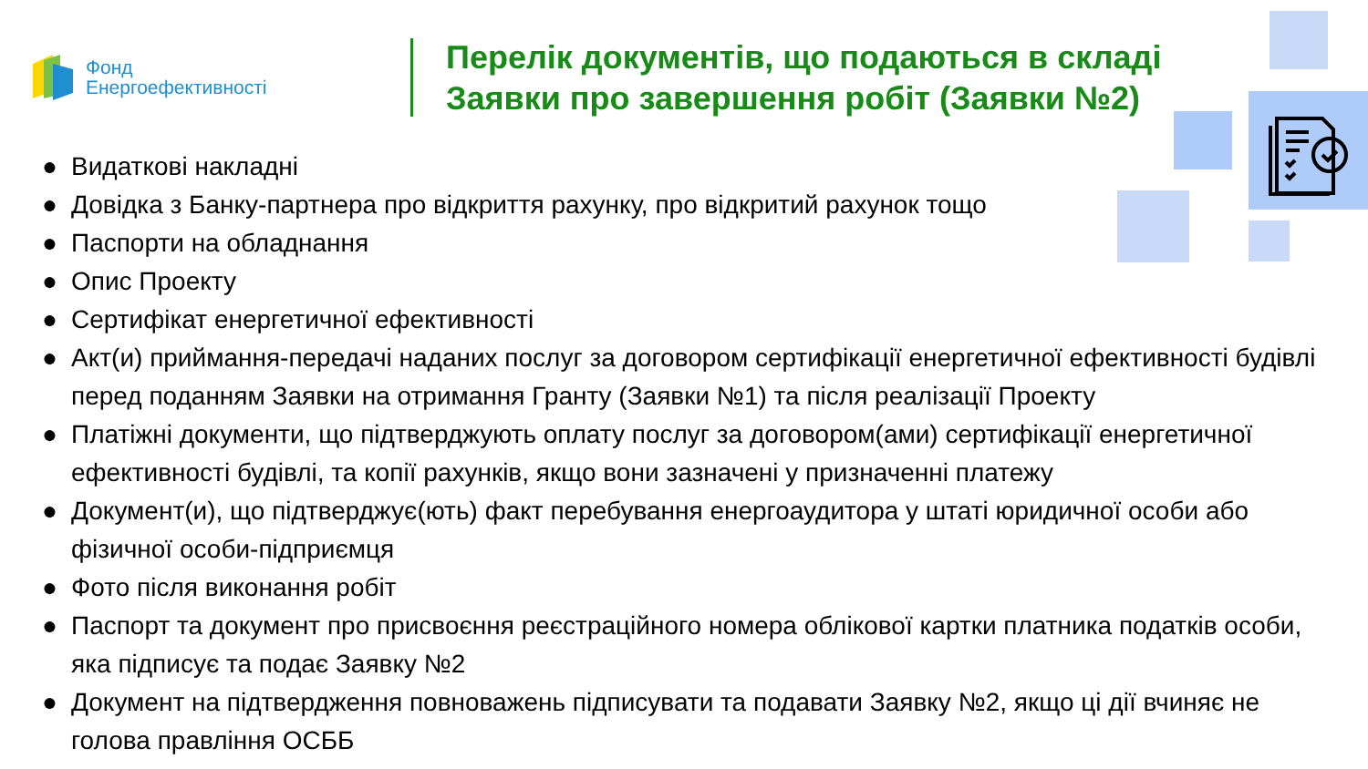Фонд
Енергоефективності
Перелік документів, що подаються в складі
Заявки про завершення робіт (Заявки №2)
● Видаткові накладні
● Довідка з Банку-партнера про відкриття рахунку, про відкритий рахунок тощо
● Паспорти на обладнання
● Опис Проекту
● Сертифікат енергетичної ефективності
● Акт(и) приймання-передачі наданих послуг за договором сертифікації енергетичної ефективності будівлі перед поданням Заявки на отримання Гранту (Заявки №1) та після реалізації Проекту
● Платіжні документи, що підтверджують оплату послуг за договором(ами) сертифікації енергетичної ефективності будівлі, та копії рахунків, якщо вони зазначені у призначенні платежу
● Документ(и), що підтверджує(ють) факт перебування енергоаудитора у штаті юридичної особи або фізичної особи-підприємця
● Фото після виконання робіт
● Паспорт та документ про присвоєння реєстраційного номера облікової картки платника податків особи, яка підписує та подає Заявку №2
● Документ на підтвердження повноважень підписувати та подавати Заявку №2, якщо ці дії вчиняє не голова правління ОСББ